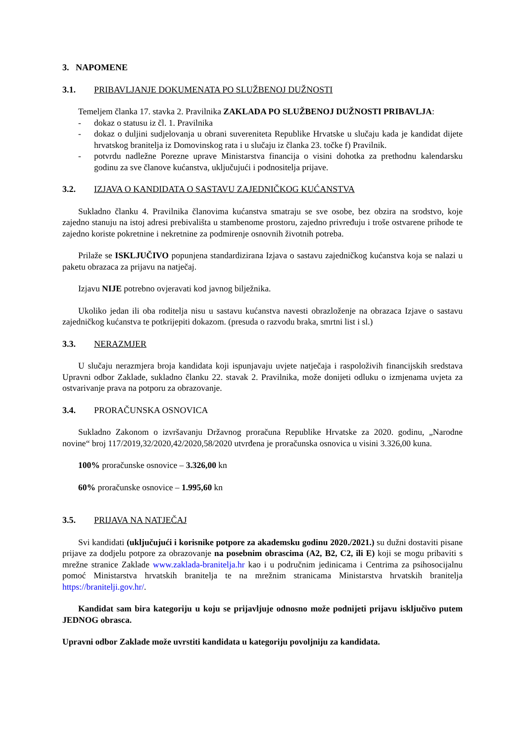3. NAPOMENE
3.1. PRIBAVLJANJE DOKUMENATA PO SLUŽBENOJ DUŽNOSTI
Temeljem članka 17. stavka 2. Pravilnika ZAKLADA PO SLUŽBENOJ DUŽNOSTI PRIBAVLJA:
- dokaz o statusu iz čl. 1. Pravilnika
- dokaz o duljini sudjelovanja u obrani suvereniteta Republike Hrvatske u slučaju kada je kandidat dijete hrvatskog branitelja iz Domovinskog rata i u slučaju iz članka 23. točke f) Pravilnik.
- potvrdu nadležne Porezne uprave Ministarstva financija o visini dohotka za prethodnu kalendarsku godinu za sve članove kućanstva, uključujući i podnositelja prijave.
3.2. IZJAVA O KANDIDATA O SASTAVU ZAJEDNIČKOG KUĆANSTVA
Sukladno članku 4. Pravilnika članovima kućanstva smatraju se sve osobe, bez obzira na srodstvo, koje zajedno stanuju na istoj adresi prebivališta u stambenome prostoru, zajedno privređuju i troše ostvarene prihode te zajedno koriste pokretnine i nekretnine za podmirenje osnovnih životnih potreba.
Prilaže se ISKLJUČIVO popunjena standardizirana Izjava o sastavu zajedničkog kućanstva koja se nalazi u paketu obrazaca za prijavu na natječaj.
Izjavu NIJE potrebno ovjeravati kod javnog bilježnika.
Ukoliko jedan ili oba roditelja nisu u sastavu kućanstva navesti obrazloženje na obrazaca Izjave o sastavu zajedničkog kućanstva te potkrijepiti dokazom. (presuda o razvodu braka, smrtni list i sl.)
3.3. NERAZMJER
U slučaju nerazmjera broja kandidata koji ispunjavaju uvjete natječaja i raspoloživih financijskih sredstava Upravni odbor Zaklade, sukladno članku 22. stavak 2. Pravilnika, može donijeti odluku o izmjenama uvjeta za ostvarivanje prava na potporu za obrazovanje.
3.4. PRORAČUNSKA OSNOVICA
Sukladno Zakonom o izvršavanju Državnog proračuna Republike Hrvatske za 2020. godinu, „Narodne novine“ broj 117/2019,32/2020,42/2020,58/2020 utvrđena je proračunska osnovica u visini 3.326,00 kuna.
100% proračunske osnovice – 3.326,00 kn
60% proračunske osnovice – 1.995,60 kn
3.5. PRIJAVA NA NATJEČAJ
Svi kandidati (uključujući i korisnike potpore za akademsku godinu 2020./2021.) su dužni dostaviti pisane prijave za dodjelu potpore za obrazovanje na posebnim obrascima (A2, B2, C2, ili E) koji se mogu pribaviti s mrežne stranice Zaklade www.zaklada-branitelja.hr kao i u područnim jedinicama i Centrima za psihosocijalnu pomoć Ministarstva hrvatskih branitelja te na mrežnim stranicama Ministarstva hrvatskih branitelja https://branitelji.gov.hr/.
Kandidat sam bira kategoriju u koju se prijavljuje odnosno može podnijeti prijavu isključivo putem JEDNOG obrasca.
Upravni odbor Zaklade može uvrstiti kandidata u kategoriju povoljniju za kandidata.